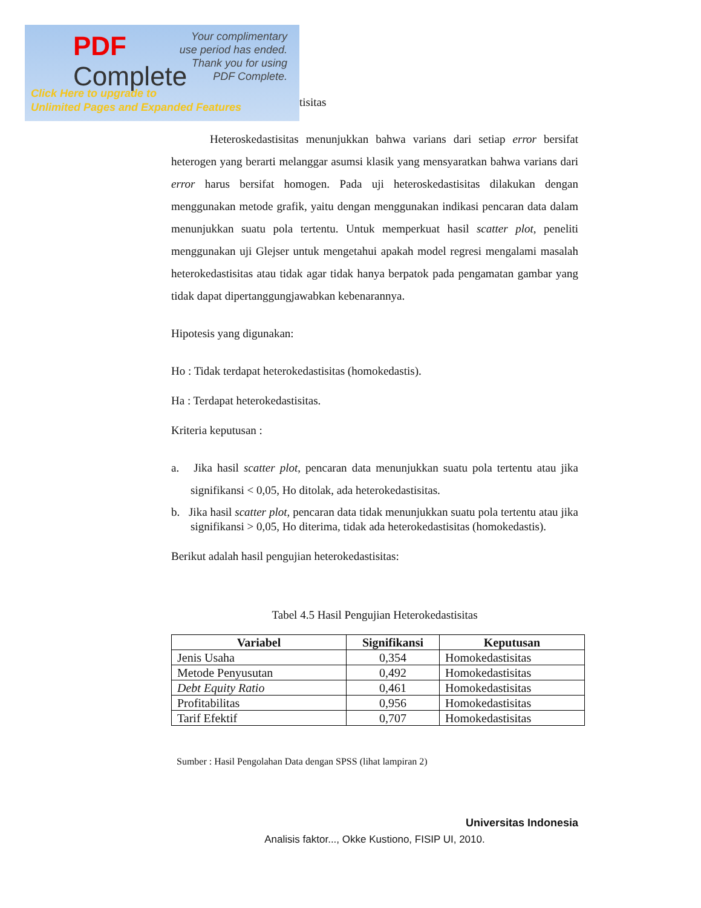PDF
Complete
Your complimentary
use period has ended.
Thank you for using
PDF Complete.
Click Here to upgrade to
Unlimited Pages and Expanded Features
tisitas
Heteroskedastisitas menunjukkan bahwa varians dari setiap error bersifat heterogen yang berarti melanggar asumsi klasik yang mensyaratkan bahwa varians dari error harus bersifat homogen. Pada uji heteroskedastisitas dilakukan dengan menggunakan metode grafik, yaitu dengan menggunakan indikasi pencaran data dalam menunjukkan suatu pola tertentu. Untuk memperkuat hasil scatter plot, peneliti menggunakan uji Glejser untuk mengetahui apakah model regresi mengalami masalah heterokedastisitas atau tidak agar tidak hanya berpatok pada pengamatan gambar yang tidak dapat dipertanggungjawabkan kebenarannya.
Hipotesis yang digunakan:
Ho : Tidak terdapat heterokedastisitas (homokedastis).
Ha : Terdapat heterokedastisitas.
Kriteria keputusan :
a. Jika hasil scatter plot, pencaran data menunjukkan suatu pola tertentu atau jika signifikansi < 0,05, Ho ditolak, ada heterokedastisitas.
b. Jika hasil scatter plot, pencaran data tidak menunjukkan suatu pola tertentu atau jika signifikansi > 0,05, Ho diterima, tidak ada heterokedastisitas (homokedastis).
Berikut adalah hasil pengujian heterokedastisitas:
Tabel 4.5 Hasil Pengujian Heterokedastisitas
| Variabel | Signifikansi | Keputusan |
| --- | --- | --- |
| Jenis Usaha | 0,354 | Homokedastisitas |
| Metode Penyusutan | 0,492 | Homokedastisitas |
| Debt Equity Ratio | 0,461 | Homokedastisitas |
| Profitabilitas | 0,956 | Homokedastisitas |
| Tarif Efektif | 0,707 | Homokedastisitas |
Sumber : Hasil Pengolahan Data dengan SPSS (lihat lampiran 2)
Universitas Indonesia
Analisis faktor..., Okke Kustiono, FISIP UI, 2010.